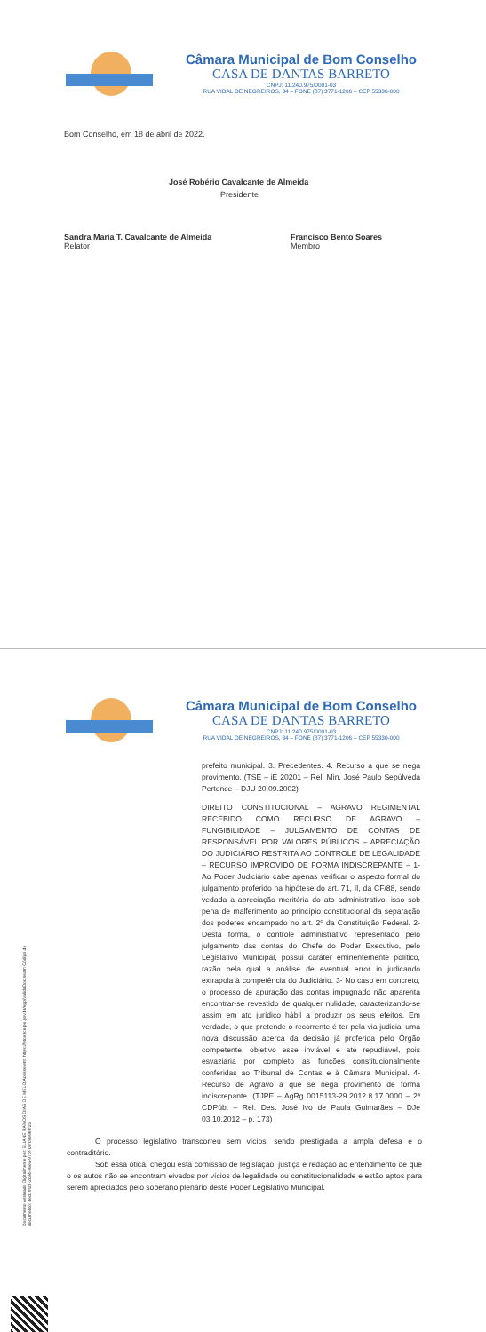Câmara Municipal de Bom Conselho
CASA DE DANTAS BARRETO
CNPJ: 11.240.975/0001-03
RUA VIDAL DE NEGREIROS, 34 – FONE (87) 3771-1206 – CEP 55330-000
Bom Conselho, em 18 de abril de 2022.
José Robério Cavalcante de Almeida
Presidente
Sandra Maria T. Cavalcante de Almeida
Relator
Francisco Bento Soares
Membro
Câmara Municipal de Bom Conselho
CASA DE DANTAS BARRETO
CNPJ: 11.240.975/0001-03
RUA VIDAL DE NEGREIROS, 34 – FONE (87) 3771-1206 – CEP 55330-000
Documento Assinado Digitalmente por: ELIANE RAMOS DIAS DE MELO Acesse em: https://etce.tce.pe.gov.br/epp/validaDoc.seam Código do documento: 4ed19f23-2c94-46ea-97bf-06f09e969f25
prefeito municipal. 3. Precedentes. 4. Recurso a que se nega provimento. (TSE – iE 20201 – Rel. Min. José Paulo Sepúlveda Pertence – DJU 20.09.2002)
DIREITO CONSTITUCIONAL – AGRAVO REGIMENTAL RECEBIDO COMO RECURSO DE AGRAVO – FUNGIBILIDADE – JULGAMENTO DE CONTAS DE RESPONSÁVEL POR VALORES PÚBLICOS – APRECIAÇÃO DO JUDICIÁRIO RESTRITA AO CONTROLE DE LEGALIDADE – RECURSO IMPROVIDO DE FORMA INDISCREPANTE – 1- Ao Poder Judiciário cabe apenas verificar o aspecto formal do julgamento proferido na hipótese do art. 71, II, da CF/88, sendo vedada a apreciação meritória do ato administrativo, isso sob pena de malferimento ao princípio constitucional da separação dos poderes encampado no art. 2º da Constituição Federal. 2- Desta forma, o controle administrativo representado pelo julgamento das contas do Chefe do Poder Executivo, pelo Legislativo Municipal, possui caráter eminentemente político, razão pela qual a análise de eventual error in judicando extrapola à competência do Judiciário. 3- No caso em concreto, o processo de apuração das contas impugnado não aparenta encontrar-se revestido de qualquer nulidade, caracterizando-se assim em ato jurídico hábil a produzir os seus efeitos. Em verdade, o que pretende o recorrente é ter pela via judicial uma nova discussão acerca da decisão já proferida pelo Órgão competente, objetivo esse inviável e até repudiável, pois esvaziaria por completo as funções constitucionalmente conferidas ao Tribunal de Contas e à Câmara Municipal. 4- Recurso de Agravo a que se nega provimento de forma indiscrepante. (TJPE – AgRg 0015113-29.2012.8.17.0000 – 2ª CDPúb. – Rel. Des. José Ivo de Paula Guimarães – DJe 03.10.2012 – p. 173)
O processo legislativo transcorreu sem vícios, sendo prestigiada a ampla defesa e o contraditório.
Sob essa ótica, chegou esta comissão de legislação, justiça e redação ao entendimento de que o os autos não se encontram eivados por vícios de legalidade ou constitucionalidade e estão aptos para serem apreciados pelo soberano plenário deste Poder Legislativo Municipal.